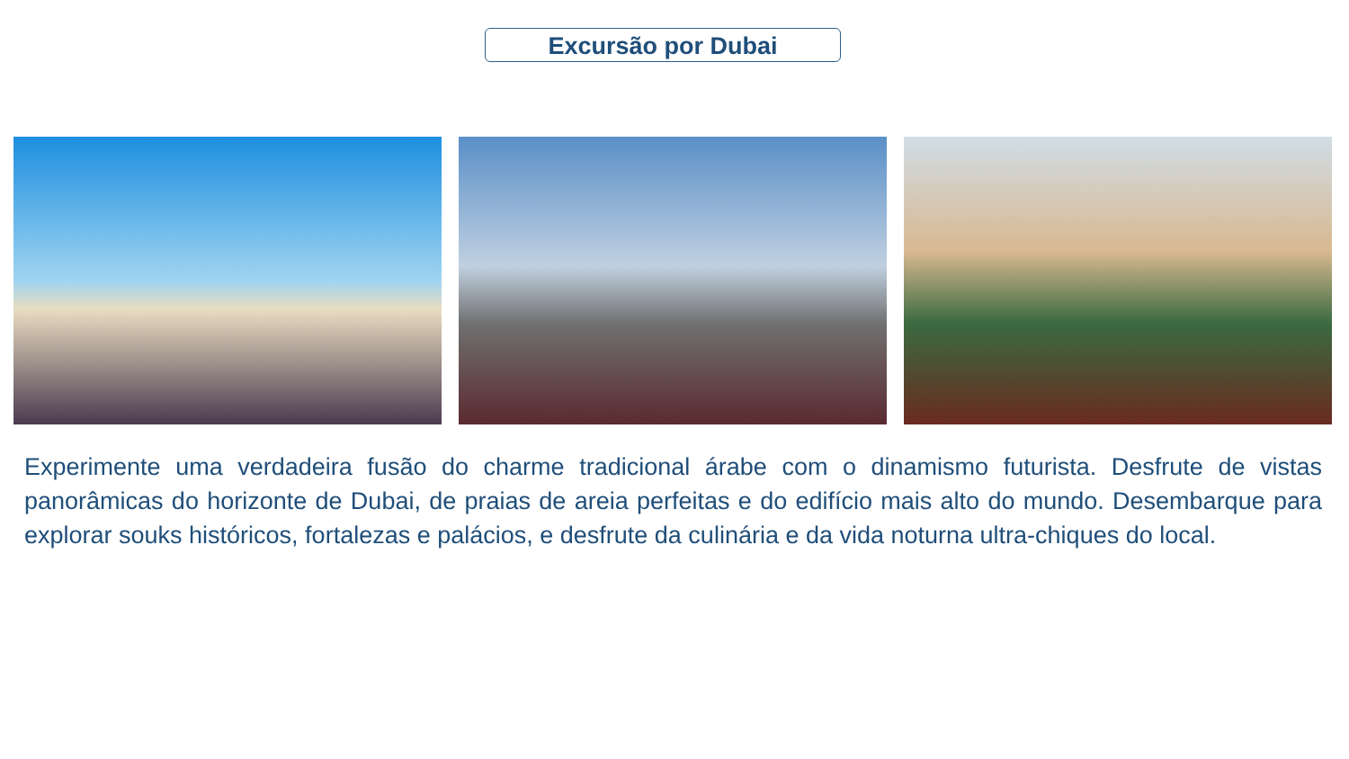Excursão por Dubai
Experimente uma verdadeira fusão do charme tradicional árabe com o dinamismo futurista. Desfrute de vistas panorâmicas do horizonte de Dubai, de praias de areia perfeitas e do edifício mais alto do mundo. Desembarque para explorar souks históricos, fortalezas e palácios, e desfrute da culinária e da vida noturna ultra-chiques do local.